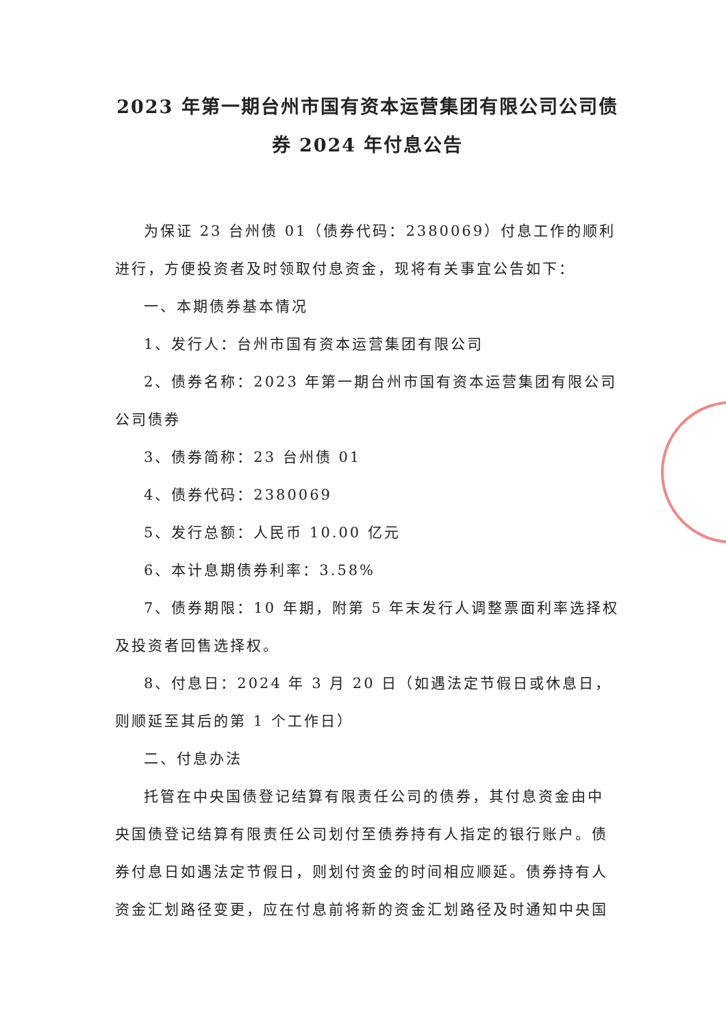2023 年第一期台州市国有资本运营集团有限公司公司债券 2024 年付息公告
为保证 23 台州债 01（债券代码：2380069）付息工作的顺利进行，方便投资者及时领取付息资金，现将有关事宜公告如下：
一、本期债券基本情况
1、发行人：台州市国有资本运营集团有限公司
2、债券名称：2023 年第一期台州市国有资本运营集团有限公司公司债券
3、债券简称：23 台州债 01
4、债券代码：2380069
5、发行总额：人民币 10.00 亿元
6、本计息期债券利率：3.58%
7、债券期限：10 年期，附第 5 年末发行人调整票面利率选择权及投资者回售选择权。
8、付息日：2024 年 3 月 20 日（如遇法定节假日或休息日，则顺延至其后的第 1 个工作日）
二、付息办法
托管在中央国债登记结算有限责任公司的债券，其付息资金由中央国债登记结算有限责任公司划付至债券持有人指定的银行账户。债券付息日如遇法定节假日，则划付资金的时间相应顺延。债券持有人资金汇划路径变更，应在付息前将新的资金汇划路径及时通知中央国